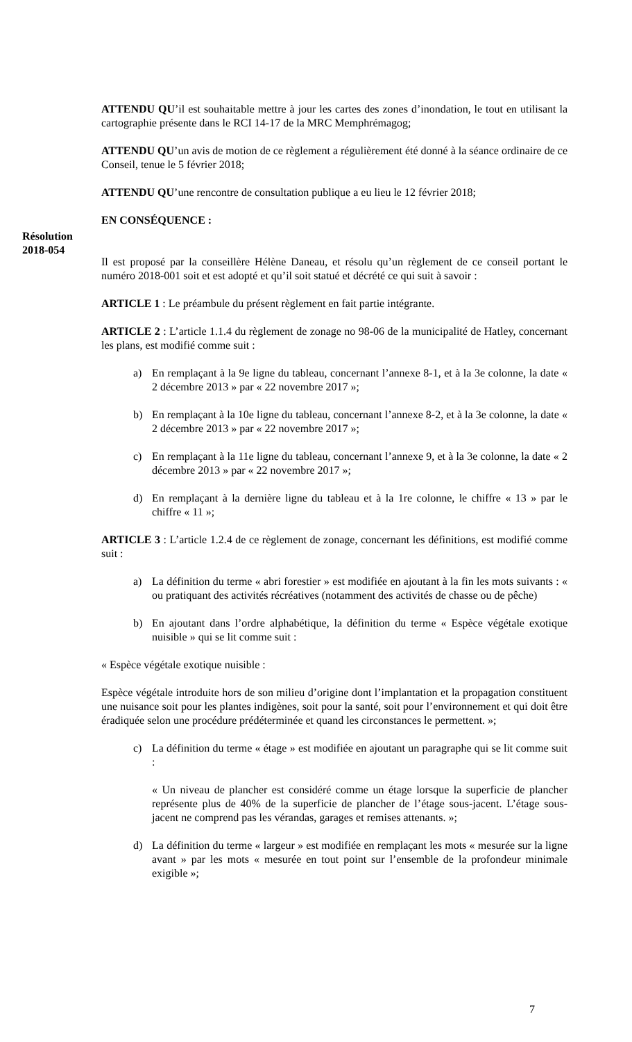Résolution
2018-054
ATTENDU QU’il est souhaitable mettre à jour les cartes des zones d’inondation, le tout en utilisant la cartographie présente dans le RCI 14-17 de la MRC Memphrémagog;
ATTENDU QU’un avis de motion de ce règlement a régulièrement été donné à la séance ordinaire de ce Conseil, tenue le 5 février 2018;
ATTENDU QU’une rencontre de consultation publique a eu lieu le 12 février 2018;
EN CONSÉQUENCE :
Il est proposé par la conseillère Hélène Daneau, et résolu qu’un règlement de ce conseil portant le numéro 2018-001 soit et est adopté et qu’il soit statué et décrété ce qui suit à savoir :
ARTICLE 1 : Le préambule du présent règlement en fait partie intégrante.
ARTICLE 2 : L’article 1.1.4 du règlement de zonage no 98-06 de la municipalité de Hatley, concernant les plans, est modifié comme suit :
a) En remplaçant à la 9e ligne du tableau, concernant l’annexe 8-1, et à la 3e colonne, la date « 2 décembre 2013 » par « 22 novembre 2017 »;
b) En remplaçant à la 10e ligne du tableau, concernant l’annexe 8-2, et à la 3e colonne, la date « 2 décembre 2013 » par « 22 novembre 2017 »;
c) En remplaçant à la 11e ligne du tableau, concernant l’annexe 9, et à la 3e colonne, la date « 2 décembre 2013 » par « 22 novembre 2017 »;
d) En remplaçant à la dernière ligne du tableau et à la 1re colonne, le chiffre « 13 » par le chiffre « 11 »;
ARTICLE 3 : L’article 1.2.4 de ce règlement de zonage, concernant les définitions, est modifié comme suit :
a) La définition du terme « abri forestier » est modifiée en ajoutant à la fin les mots suivants : « ou pratiquant des activités récréatives (notamment des activités de chasse ou de pêche)
b) En ajoutant dans l’ordre alphabétique, la définition du terme « Espèce végétale exotique nuisible » qui se lit comme suit :
« Espèce végétale exotique nuisible :
Espèce végétale introduite hors de son milieu d’origine dont l’implantation et la propagation constituent une nuisance soit pour les plantes indigènes, soit pour la santé, soit pour l’environnement et qui doit être éradiquée selon une procédure prédéterminée et quand les circonstances le permettent. »;
c) La définition du terme « étage » est modifiée en ajoutant un paragraphe qui se lit comme suit :
« Un niveau de plancher est considéré comme un étage lorsque la superficie de plancher représente plus de 40% de la superficie de plancher de l’étage sous-jacent. L’étage sous-jacent ne comprend pas les vérandas, garages et remises attenants. »;
d) La définition du terme « largeur » est modifiée en remplaçant les mots « mesurée sur la ligne avant » par les mots « mesurée en tout point sur l’ensemble de la profondeur minimale exigible »;
7